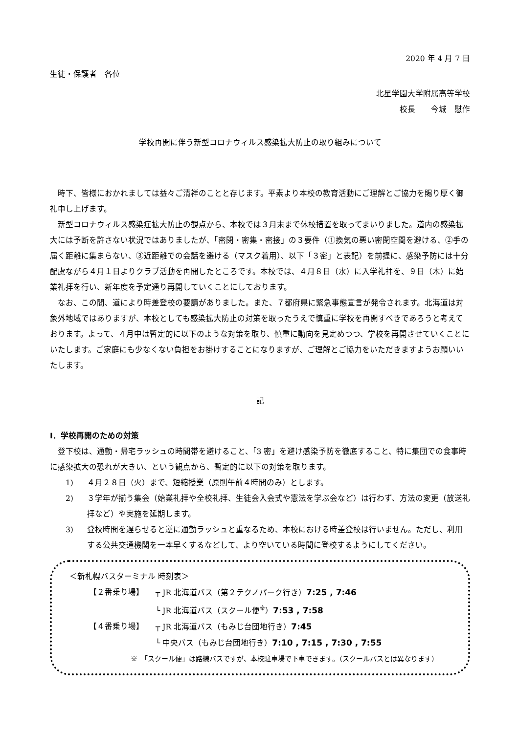2020 年 4 月 7 日
生徒・保護者　各位
北星学園大学附属高等学校
校長　　今城　慰作
学校再開に伴う新型コロナウィルス感染拡大防止の取り組みについて
時下、皆様におかれましては益々ご清祥のことと存じます。平素より本校の教育活動にご理解とご協力を賜り厚く御礼申し上げます。
新型コロナウィルス感染症拡大防止の観点から、本校では３月末まで休校措置を取ってまいりました。道内の感染拡大には予断を許さない状況ではありましたが、「密閉・密集・密接」の３要件（①換気の悪い密閉空間を避ける、②手の届く距離に集まらない、③近距離での会話を避ける（マスク着用）、以下「３密」と表記）を前提に、感染予防には十分配慮ながら４月１日よりクラブ活動を再開したところです。本校では、４月８日（水）に入学礼拝を、９日（木）に始業礼拝を行い、新年度を予定通り再開していくことにしております。
なお、この間、道により時差登校の要請がありました。また、７都府県に緊急事態宣言が発令されます。北海道は対象外地域ではありますが、本校としても感染拡大防止の対策を取ったうえで慎重に学校を再開すべきであろうと考えております。よって、４月中は暫定的に以下のような対策を取り、慎重に動向を見定めつつ、学校を再開させていくことにいたします。ご家庭にも少なくない負担をお掛けすることになりますが、ご理解とご協力をいただきますようお願いいたします。
記
Ⅰ．学校再開のための対策
登下校は、通勤・帰宅ラッシュの時間帯を避けること、「3 密」を避け感染予防を徹底すること、特に集団での食事時に感染拡大の恐れが大きい、という観点から、暫定的に以下の対策を取ります。
1) ４月２８日（火）まで、短縮授業（原則午前４時間のみ）とします。
2) ３学年が揃う集会（始業礼拝や全校礼拝、生徒会入会式や憲法を学ぶ会など）は行わず、方法の変更（放送礼拝など）や実施を延期します。
3) 登校時間を遅らせると逆に通勤ラッシュと重なるため、本校における時差登校は行いません。ただし、利用する公共交通機関を一本早くするなどして、より空いている時間に登校するようにしてください。
＜新札幌バスターミナル 時刻表＞
【２番乗り場】 ┬ JR 北海道バス（第２テクノパーク行き）7:25 , 7:46
└ JR 北海道バス（スクール便<sup>※</sup>）7:53 , 7:58
【４番乗り場】 ┬ JR 北海道バス（もみじ台団地行き）7:45
└ 中央バス（もみじ台団地行き）7:10 , 7:15 , 7:30 , 7:55
※　「スクール便」は路線バスですが、本校駐車場で下車できます。（スクールバスとは異なります）